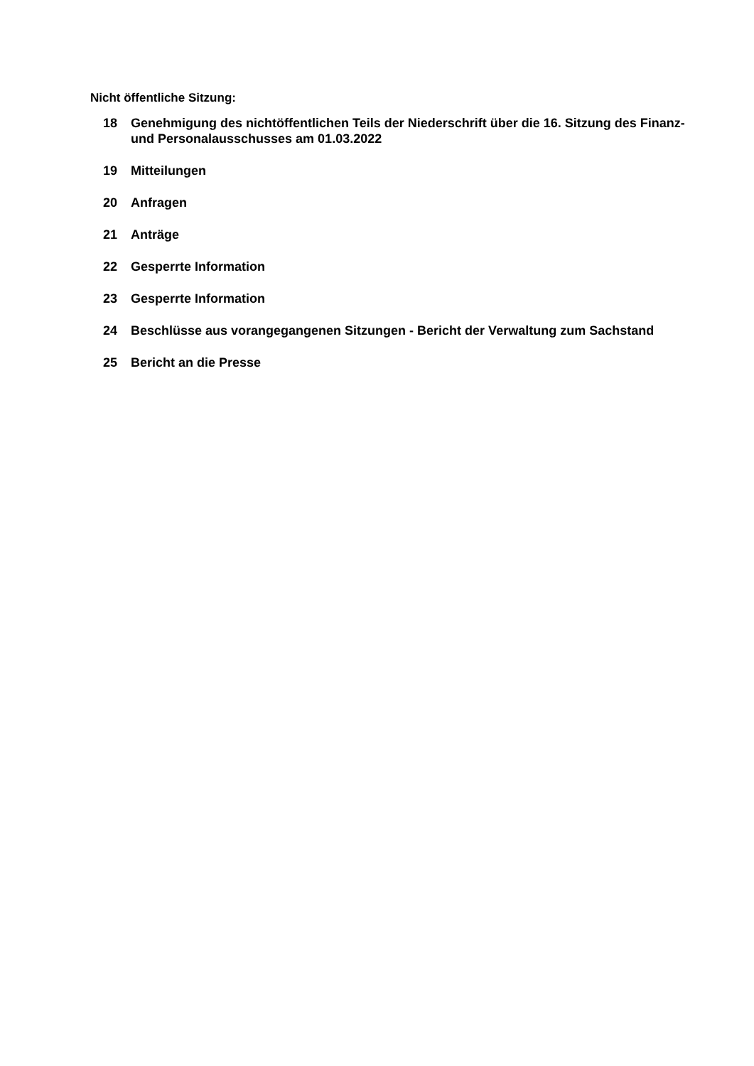Nicht öffentliche Sitzung:
18 Genehmigung des nichtöffentlichen Teils der Niederschrift über die 16. Sitzung des Finanz- und Personalausschusses am 01.03.2022
19 Mitteilungen
20 Anfragen
21 Anträge
22 Gesperrte Information
23 Gesperrte Information
24 Beschlüsse aus vorangegangenen Sitzungen - Bericht der Verwaltung zum Sachstand
25 Bericht an die Presse